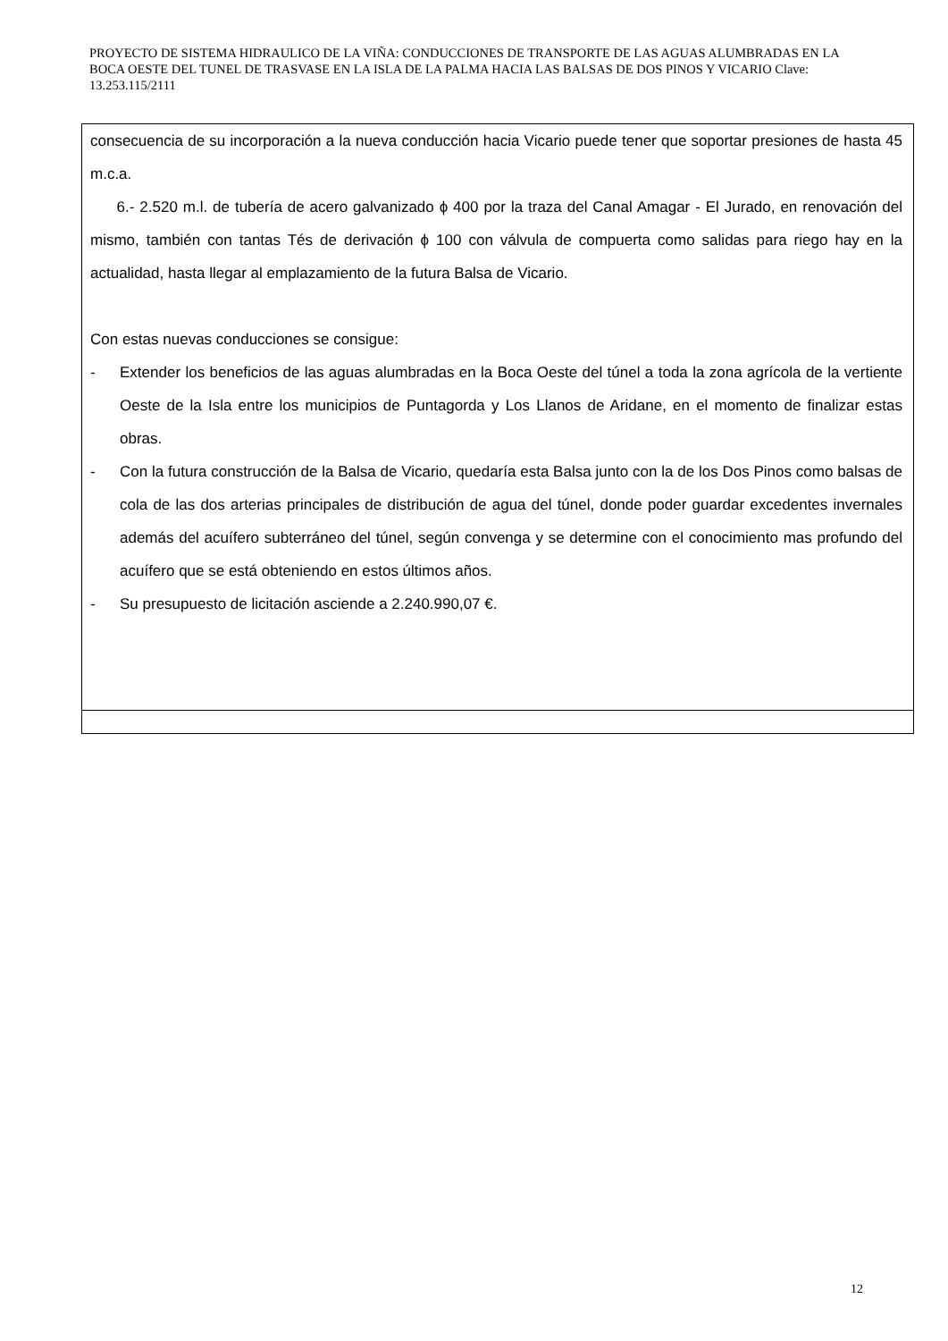PROYECTO DE SISTEMA HIDRAULICO DE LA VIÑA: CONDUCCIONES DE TRANSPORTE DE LAS AGUAS ALUMBRADAS EN LA BOCA OESTE DEL TUNEL DE TRASVASE EN LA ISLA DE LA PALMA HACIA LAS BALSAS DE DOS PINOS Y VICARIO Clave: 13.253.115/2111
consecuencia de su incorporación a la nueva conducción hacia Vicario puede tener que soportar presiones de hasta 45 m.c.a.
6.- 2.520 m.l. de tubería de acero galvanizado ϕ 400 por la traza del Canal Amagar - El Jurado, en renovación del mismo, también con tantas Tés de derivación ϕ 100 con válvula de compuerta como salidas para riego hay en la actualidad, hasta llegar al emplazamiento de la futura Balsa de Vicario.
Con estas nuevas conducciones se consigue:
- Extender los beneficios de las aguas alumbradas en la Boca Oeste del túnel a toda la zona agrícola de la vertiente Oeste de la Isla entre los municipios de Puntagorda y Los Llanos de Aridane, en el momento de finalizar estas obras.
- Con la futura construcción de la Balsa de Vicario, quedaría esta Balsa junto con la de los Dos Pinos como balsas de cola de las dos arterias principales de distribución de agua del túnel, donde poder guardar excedentes invernales además del acuífero subterráneo del túnel, según convenga y se determine con el conocimiento mas profundo del acuífero que se está obteniendo en estos últimos años.
- Su presupuesto de licitación asciende a 2.240.990,07 €.
12